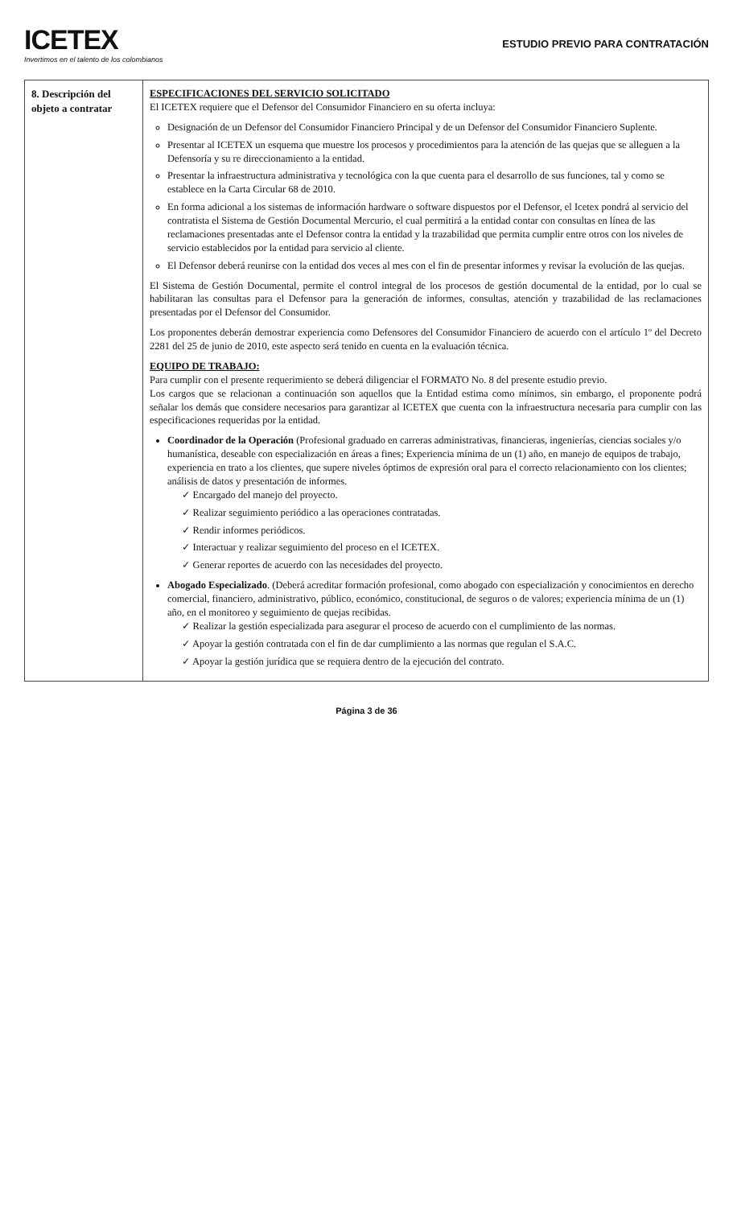ICETEX
Invertimos en el talento de los colombianos
ESTUDIO PREVIO PARA CONTRATACIÓN
| 8. Descripción del objeto a contratar | ESPECIFICACIONES DEL SERVICIO SOLICITADO El ICETEX requiere que el Defensor del Consumidor Financiero en su oferta incluya: Designación de un Defensor del Consumidor Financiero Principal y de un Defensor del Consumidor Financiero Suplente. Presentar al ICETEX un esquema que muestre los procesos y procedimientos para la atención de las quejas que se alleguen a la Defensoría y su re direccionamiento a la entidad. Presentar la infraestructura administrativa y tecnológica con la que cuenta para el desarrollo de sus funciones, tal y como se establece en la Carta Circular 68 de 2010. En forma adicional a los sistemas de información hardware o software dispuestos por el Defensor, el Icetex pondrá al servicio del contratista el Sistema de Gestión Documental Mercurio, el cual permitirá a la entidad contar con consultas en línea de las reclamaciones presentadas ante el Defensor contra la entidad y la trazabilidad que permita cumplir entre otros con los niveles de servicio establecidos por la entidad para servicio al cliente. El Defensor deberá reunirse con la entidad dos veces al mes con el fin de presentar informes y revisar la evolución de las quejas. El Sistema de Gestión Documental, permite el control integral de los procesos de gestión documental de la entidad, por lo cual se habilitaran las consultas para el Defensor para la generación de informes, consultas, atención y trazabilidad de las reclamaciones presentadas por el Defensor del Consumidor. Los proponentes deberán demostrar experiencia como Defensores del Consumidor Financiero de acuerdo con el artículo 1º del Decreto 2281 del 25 de junio de 2010, este aspecto será tenido en cuenta en la evaluación técnica. EQUIPO DE TRABAJO: Para cumplir con el presente requerimiento se deberá diligenciar el FORMATO No. 8 del presente estudio previo. Los cargos que se relacionan a continuación son aquellos que la Entidad estima como mínimos, sin embargo, el proponente podrá señalar los demás que considere necesarios para garantizar al ICETEX que cuenta con la infraestructura necesaria para cumplir con las especificaciones requeridas por la entidad. Coordinador de la Operación (Profesional graduado en carreras administrativas, financieras, ingenierías, ciencias sociales y/o humanística, deseable con especialización en áreas a fines; Experiencia mínima de un (1) año, en manejo de equipos de trabajo, experiencia en trato a los clientes, que supere niveles óptimos de expresión oral para el correcto relacionamiento con los clientes; análisis de datos y presentación de informes. ✓ Encargado del manejo del proyecto. ✓ Realizar seguimiento periódico a las operaciones contratadas. ✓ Rendir informes periódicos. ✓ Interactuar y realizar seguimiento del proceso en el ICETEX. ✓ Generar reportes de acuerdo con las necesidades del proyecto. Abogado Especializado . (Deberá acreditar formación profesional, como abogado con especialización y conocimientos en derecho comercial, financiero, administrativo, público, económico, constitucional, de seguros o de valores; experiencia mínima de un (1) año, en el monitoreo y seguimiento de quejas recibidas. ✓ Realizar la gestión especializada para asegurar el proceso de acuerdo con el cumplimiento de las normas. ✓ Apoyar la gestión contratada con el fin de dar cumplimiento a las normas que regulan el S.A.C. ✓ Apoyar la gestión jurídica que se requiera dentro de la ejecución del contrato. |
Página 3 de 36